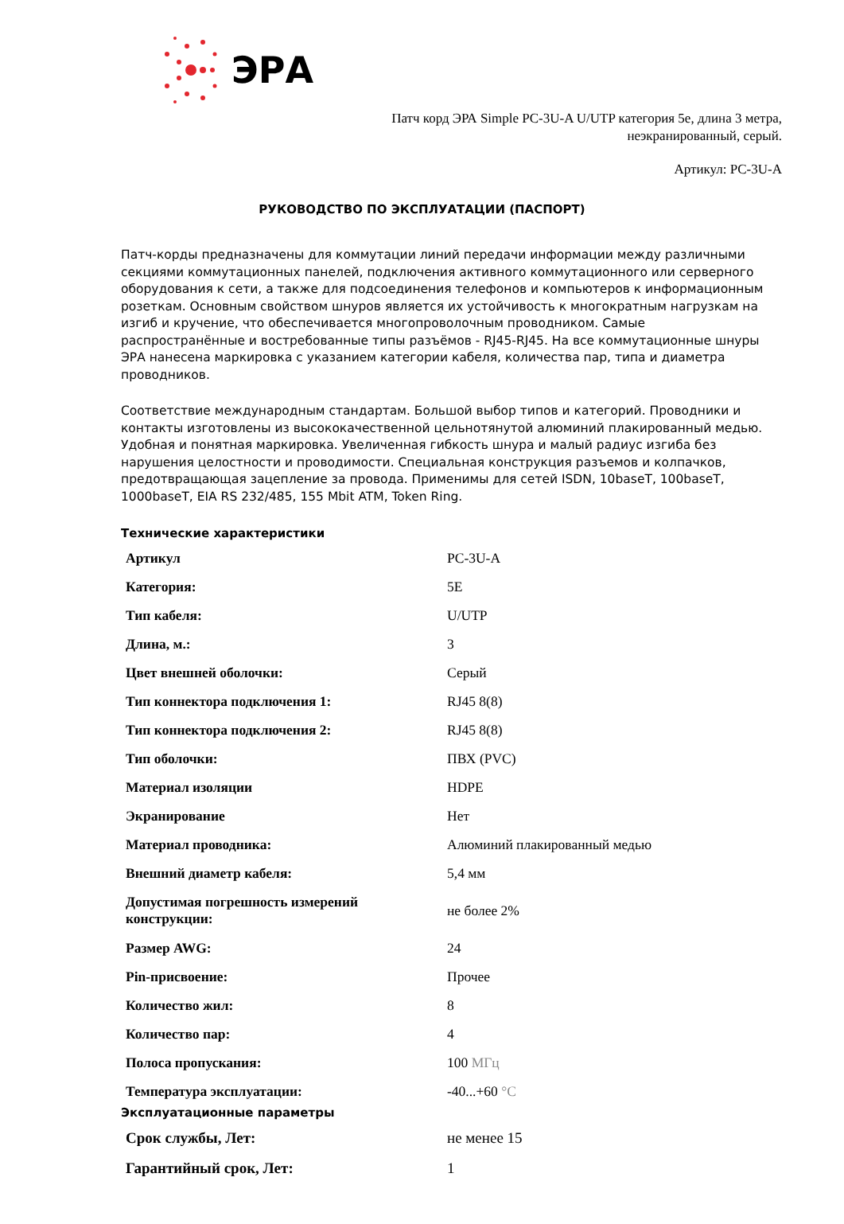ЭРА
Патч корд ЭРА Simple PC-3U-A U/UTP категория 5е, длина 3 метра,
неэкранированный, серый.
Артикул: PC-3U-A
РУКОВОДСТВО ПО ЭКСПЛУАТАЦИИ (ПАСПОРТ)
Патч-корды предназначены для коммутации линий передачи информации между различными секциями коммутационных панелей, подключения активного коммутационного или серверного оборудования к сети, а также для подсоединения телефонов и компьютеров к информационным розеткам. Основным свойством шнуров является их устойчивость к многократным нагрузкам на изгиб и кручение, что обеспечивается многопроволочным проводником. Самые распространённые и востребованные типы разъёмов - RJ45-RJ45. На все коммутационные шнуры ЭРА нанесена маркировка с указанием категории кабеля, количества пар, типа и диаметра проводников.
Соответствие международным стандартам. Большой выбор типов и категорий. Проводники и контакты изготовлены из высококачественной цельнотянутой алюминий плакированный медью. Удобная и понятная маркировка. Увеличенная гибкость шнура и малый радиус изгиба без нарушения целостности и проводимости. Специальная конструкция разъемов и колпачков, предотвращающая зацепление за провода. Применимы для сетей ISDN, 10baseT, 100baseT, 1000baseT, EIA RS 232/485, 155 Mbit ATM, Token Ring.
Технические характеристики
| Артикул | PC-3U-A |
| Категория: | 5E |
| Тип кабеля: | U/UTP |
| Длина, м.: | 3 |
| Цвет внешней оболочки: | Серый |
| Тип коннектора подключения 1: | RJ45 8(8) |
| Тип коннектора подключения 2: | RJ45 8(8) |
| Тип оболочки: | ПВХ (PVC) |
| Материал изоляции | HDPE |
| Экранирование | Нет |
| Материал проводника: | Алюминий плакированный медью |
| Внешний диаметр кабеля: | 5,4 мм |
| Допустимая погрешность измерений конструкции: | не более 2% |
| Размер AWG: | 24 |
| Pin-присвоение: | Прочее |
| Количество жил: | 8 |
| Количество пар: | 4 |
| Полоса пропускания: | 100 МГц |
| Температура эксплуатации: | -40...+60 °C |
Эксплуатационные параметры
| Срок службы, Лет: | не менее 15 |
| Гарантийный срок, Лет: | 1 |